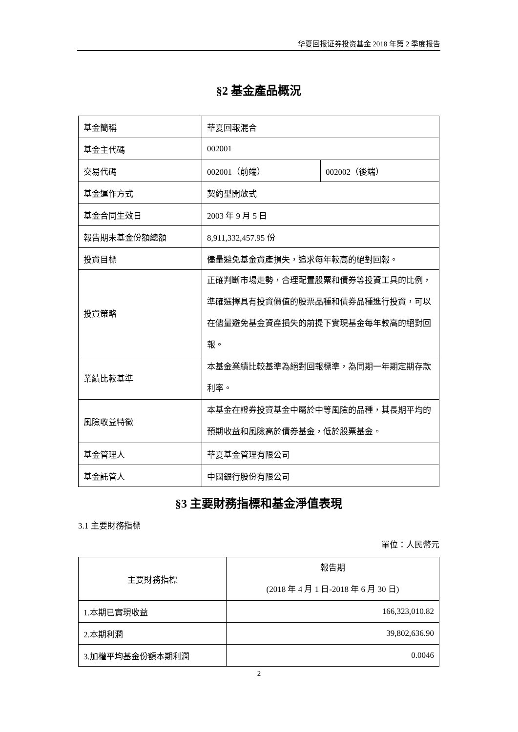华夏回报证券投资基金 2018 年第 2 季度报告
§2 基金產品概況
| 基金簡稱 | 華夏回報混合 | |
| 基金主代碼 | 002001 | |
| 交易代碼 | 002001（前端） | 002002（後端） |
| 基金運作方式 | 契約型開放式 | |
| 基金合同生效日 | 2003 年 9 月 5 日 | |
| 報告期末基金份額總額 | 8,911,332,457.95 份 | |
| 投資目標 | 儘量避免基金資產損失，追求每年較高的絕對回報。 | |
| 投資策略 | 正確判斷市場走勢，合理配置股票和債券等投資工具的比例，準確選擇具有投資價值的股票品種和債券品種進行投資，可以在儘量避免基金資產損失的前提下實現基金每年較高的絕對回報。 | |
| 業績比較基準 | 本基金業績比較基準為絕對回報標準，為同期一年期定期存款利率。 | |
| 風險收益特徵 | 本基金在證券投資基金中屬於中等風險的品種，其長期平均的預期收益和風險高於債券基金，低於股票基金。 | |
| 基金管理人 | 華夏基金管理有限公司 | |
| 基金託管人 | 中國銀行股份有限公司 | |
§3 主要財務指標和基金淨值表現
3.1 主要財務指標
單位：人民幣元
| 主要財務指標 | 報告期 (2018 年 4 月 1 日-2018 年 6 月 30 日) |
| --- | --- |
| 1.本期已實現收益 | 166,323,010.82 |
| 2.本期利潤 | 39,802,636.90 |
| 3.加權平均基金份額本期利潤 | 0.0046 |
2